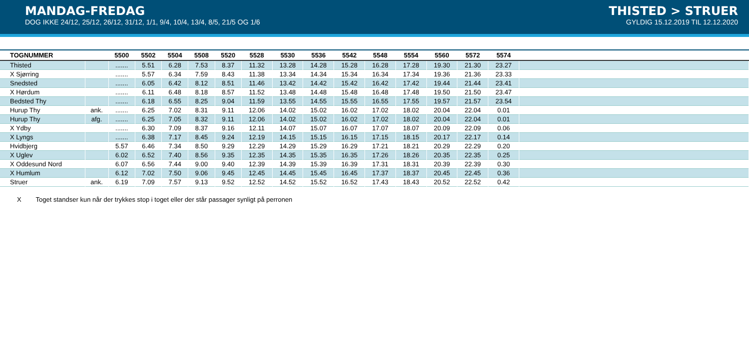MANDAG-FREDAG
DOG IKKE 24/12, 25/12, 26/12, 31/12, 1/1, 9/4, 10/4, 13/4, 8/5, 21/5 OG 1/6
THISTED > STRUER
GYLDIG 15.12.2019 TIL 12.12.2020
| TOGNUMMER | | 5500 | 5502 | 5504 | 5508 | 5520 | 5528 | 5530 | 5536 | 5542 | 5548 | 5554 | 5560 | 5572 | 5574 | |
| --- | --- | --- | --- | --- | --- | --- | --- | --- | --- | --- | --- | --- | --- | --- | --- | --- |
| Thisted | | ....... | 5.51 | 6.28 | 7.53 | 8.37 | 11.32 | 13.28 | 14.28 | 15.28 | 16.28 | 17.28 | 19.30 | 21.30 | 23.27 | |
| X Sjørring | | ....... | 5.57 | 6.34 | 7.59 | 8.43 | 11.38 | 13.34 | 14.34 | 15.34 | 16.34 | 17.34 | 19.36 | 21.36 | 23.33 | |
| Snedsted | | ....... | 6.05 | 6.42 | 8.12 | 8.51 | 11.46 | 13.42 | 14.42 | 15.42 | 16.42 | 17.42 | 19.44 | 21.44 | 23.41 | |
| X Hørdum | | ....... | 6.11 | 6.48 | 8.18 | 8.57 | 11.52 | 13.48 | 14.48 | 15.48 | 16.48 | 17.48 | 19.50 | 21.50 | 23.47 | |
| Bedsted Thy | | ....... | 6.18 | 6.55 | 8.25 | 9.04 | 11.59 | 13.55 | 14.55 | 15.55 | 16.55 | 17.55 | 19.57 | 21.57 | 23.54 | |
| Hurup Thy | ank. | ....... | 6.25 | 7.02 | 8.31 | 9.11 | 12.06 | 14.02 | 15.02 | 16.02 | 17.02 | 18.02 | 20.04 | 22.04 | 0.01 | |
| Hurup Thy | afg. | ....... | 6.25 | 7.05 | 8.32 | 9.11 | 12.06 | 14.02 | 15.02 | 16.02 | 17.02 | 18.02 | 20.04 | 22.04 | 0.01 | |
| X Ydby | | ....... | 6.30 | 7.09 | 8.37 | 9.16 | 12.11 | 14.07 | 15.07 | 16.07 | 17.07 | 18.07 | 20.09 | 22.09 | 0.06 | |
| X Lyngs | | ....... | 6.38 | 7.17 | 8.45 | 9.24 | 12.19 | 14.15 | 15.15 | 16.15 | 17.15 | 18.15 | 20.17 | 22.17 | 0.14 | |
| Hvidbjerg | | 5.57 | 6.46 | 7.34 | 8.50 | 9.29 | 12.29 | 14.29 | 15.29 | 16.29 | 17.21 | 18.21 | 20.29 | 22.29 | 0.20 | |
| X Uglev | | 6.02 | 6.52 | 7.40 | 8.56 | 9.35 | 12.35 | 14.35 | 15.35 | 16.35 | 17.26 | 18.26 | 20.35 | 22.35 | 0.25 | |
| X Oddesund Nord | | 6.07 | 6.56 | 7.44 | 9.00 | 9.40 | 12.39 | 14.39 | 15.39 | 16.39 | 17.31 | 18.31 | 20.39 | 22.39 | 0.30 | |
| X Humlum | | 6.12 | 7.02 | 7.50 | 9.06 | 9.45 | 12.45 | 14.45 | 15.45 | 16.45 | 17.37 | 18.37 | 20.45 | 22.45 | 0.36 | |
| Struer | ank. | 6.19 | 7.09 | 7.57 | 9.13 | 9.52 | 12.52 | 14.52 | 15.52 | 16.52 | 17.43 | 18.43 | 20.52 | 22.52 | 0.42 | |
X Toget standser kun når der trykkes stop i toget eller der står passager synligt på perronen